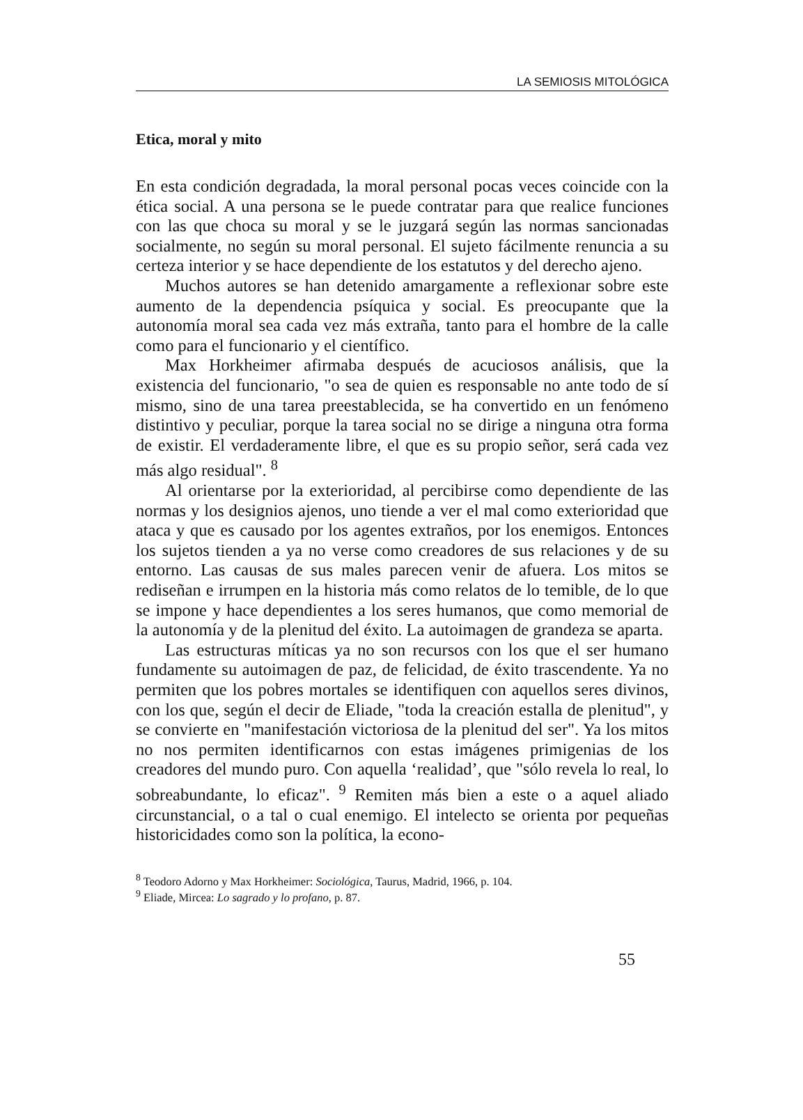LA SEMIOSIS MITOLÓGICA
Etica, moral y mito
En esta condición degradada, la moral personal pocas veces coincide con la ética social. A una persona se le puede contratar para que realice funciones con las que choca su moral y se le juzgará según las normas sancionadas socialmente, no según su moral personal. El sujeto fácilmente renuncia a su certeza interior y se hace dependiente de los estatutos y del derecho ajeno.
Muchos autores se han detenido amargamente a reflexionar sobre este aumento de la dependencia psíquica y social. Es preocupante que la autonomía moral sea cada vez más extraña, tanto para el hombre de la calle como para el funcionario y el científico.
Max Horkheimer afirmaba después de acuciosos análisis, que la existencia del funcionario, "o sea de quien es responsable no ante todo de sí mismo, sino de una tarea preestablecida, se ha convertido en un fenómeno distintivo y peculiar, porque la tarea social no se dirige a ninguna otra forma de existir. El verdaderamente libre, el que es su propio señor, será cada vez más algo residual". <sup>8</sup>
Al orientarse por la exterioridad, al percibirse como dependiente de las normas y los designios ajenos, uno tiende a ver el mal como exterioridad que ataca y que es causado por los agentes extraños, por los enemigos. Entonces los sujetos tienden a ya no verse como creadores de sus relaciones y de su entorno. Las causas de sus males parecen venir de afuera. Los mitos se rediseñan e irrumpen en la historia más como relatos de lo temible, de lo que se impone y hace dependientes a los seres humanos, que como memorial de la autonomía y de la plenitud del éxito. La autoimagen de grandeza se aparta.
Las estructuras míticas ya no son recursos con los que el ser humano fundamente su autoimagen de paz, de felicidad, de éxito trascendente. Ya no permiten que los pobres mortales se identifiquen con aquellos seres divinos, con los que, según el decir de Eliade, "toda la creación estalla de plenitud", y se convierte en "manifestación victoriosa de la plenitud del ser". Ya los mitos no nos permiten identificarnos con estas imágenes primigenias de los creadores del mundo puro. Con aquella ‘realidad’, que "sólo revela lo real, lo sobreabundante, lo eficaz". <sup>9</sup> Remiten más bien a este o a aquel aliado circunstancial, o a tal o cual enemigo. El intelecto se orienta por pequeñas historicidades como son la política, la econo-
<sup>8</sup> Teodoro Adorno y Max Horkheimer: Sociológica, Taurus, Madrid, 1966, p. 104.
<sup>9</sup> Eliade, Mircea: Lo sagrado y lo profano, p. 87.
55